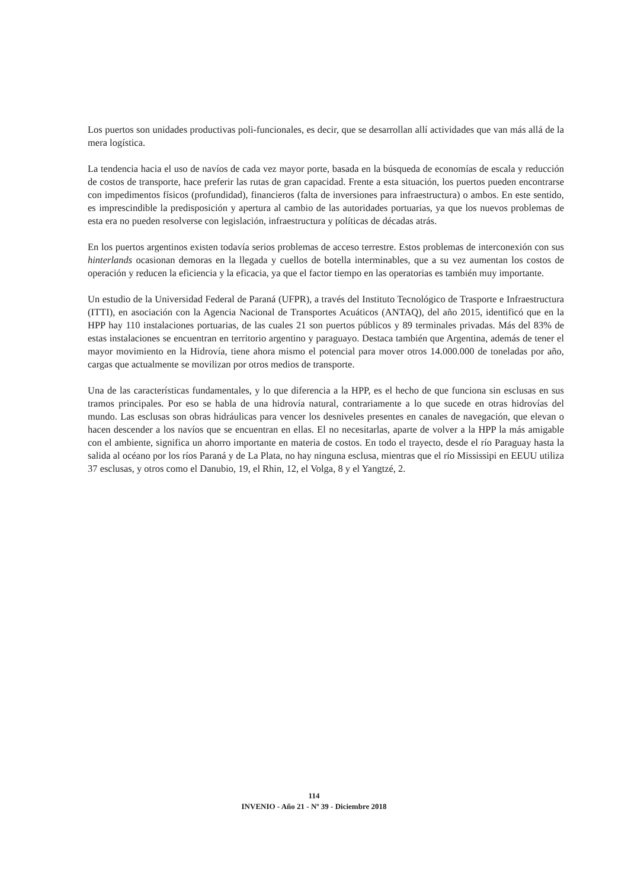Los puertos son unidades productivas poli-funcionales, es decir, que se desarrollan allí actividades que van más allá de la mera logística.
La tendencia hacia el uso de navíos de cada vez mayor porte, basada en la búsqueda de economías de escala y reducción de costos de transporte, hace preferir las rutas de gran capacidad. Frente a esta situación, los puertos pueden encontrarse con impedimentos físicos (profundidad), financieros (falta de inversiones para infraestructura) o ambos. En este sentido, es imprescindible la predisposición y apertura al cambio de las autoridades portuarias, ya que los nuevos problemas de esta era no pueden resolverse con legislación, infraestructura y políticas de décadas atrás.
En los puertos argentinos existen todavía serios problemas de acceso terrestre. Estos problemas de interconexión con sus hinterlands ocasionan demoras en la llegada y cuellos de botella interminables, que a su vez aumentan los costos de operación y reducen la eficiencia y la eficacia, ya que el factor tiempo en las operatorias es también muy importante.
Un estudio de la Universidad Federal de Paraná (UFPR), a través del Instituto Tecnológico de Trasporte e Infraestructura (ITTI), en asociación con la Agencia Nacional de Transportes Acuáticos (ANTAQ), del año 2015, identificó que en la HPP hay 110 instalaciones portuarias, de las cuales 21 son puertos públicos y 89 terminales privadas. Más del 83% de estas instalaciones se encuentran en territorio argentino y paraguayo. Destaca también que Argentina, además de tener el mayor movimiento en la Hidrovía, tiene ahora mismo el potencial para mover otros 14.000.000 de toneladas por año, cargas que actualmente se movilizan por otros medios de transporte.
Una de las características fundamentales, y lo que diferencia a la HPP, es el hecho de que funciona sin esclusas en sus tramos principales. Por eso se habla de una hidrovía natural, contrariamente a lo que sucede en otras hidrovías del mundo. Las esclusas son obras hidráulicas para vencer los desniveles presentes en canales de navegación, que elevan o hacen descender a los navíos que se encuentran en ellas. El no necesitarlas, aparte de volver a la HPP la más amigable con el ambiente, significa un ahorro importante en materia de costos. En todo el trayecto, desde el río Paraguay hasta la salida al océano por los ríos Paraná y de La Plata, no hay ninguna esclusa, mientras que el río Mississipi en EEUU utiliza 37 esclusas, y otros como el Danubio, 19, el Rhin, 12, el Volga, 8 y el Yangtzé, 2.
114
INVENIO - Año 21 - Nº 39 - Diciembre 2018